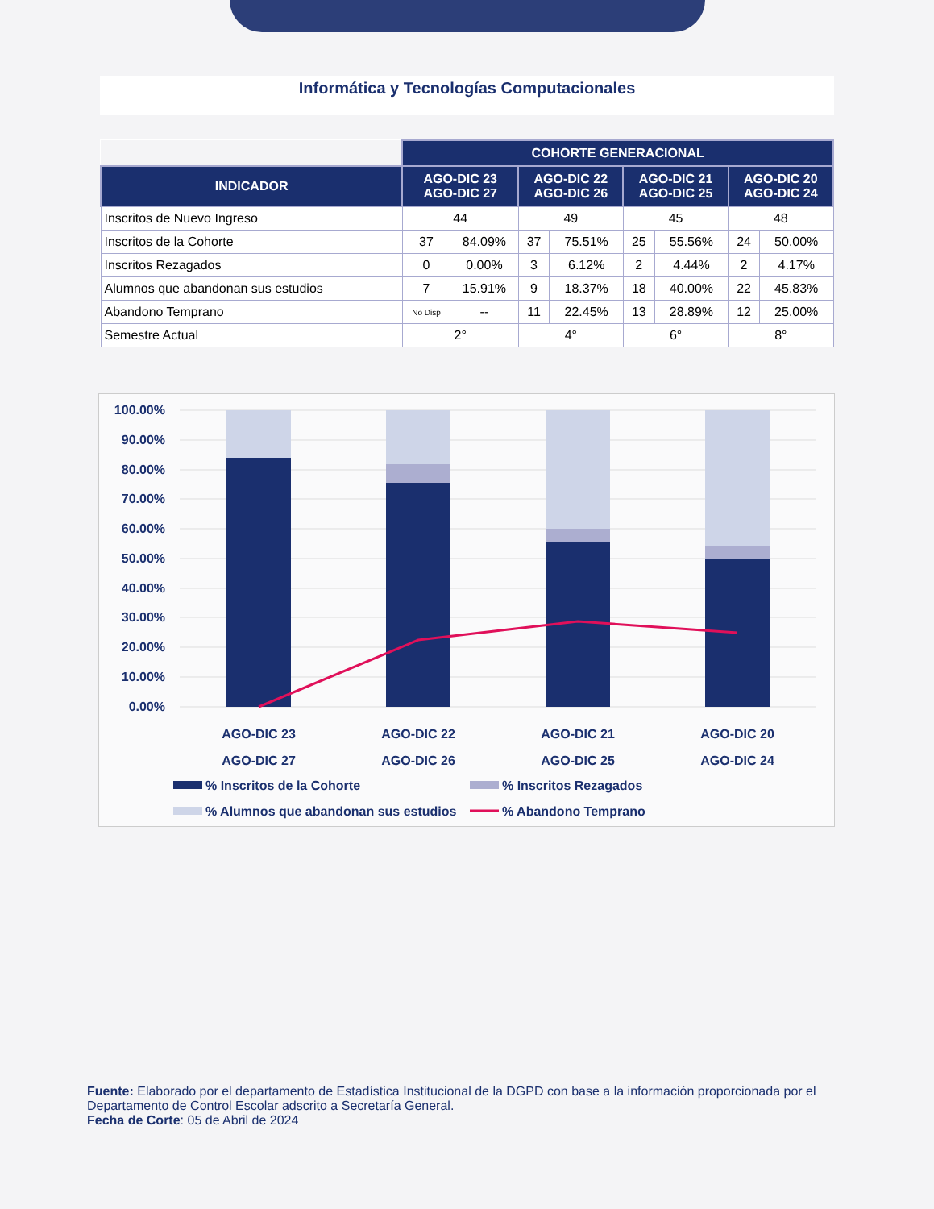Informática y Tecnologías Computacionales
| | COHORTE GENERACIONAL | | | | | | | |
| INDICADOR | AGO-DIC 23 AGO-DIC 27 | | AGO-DIC 22 AGO-DIC 26 | | AGO-DIC 21 AGO-DIC 25 | | AGO-DIC 20 AGO-DIC 24 | |
| Inscritos de Nuevo Ingreso | 44 | | 49 | | 45 | | 48 | |
| Inscritos de la Cohorte | 37 | 84.09% | 37 | 75.51% | 25 | 55.56% | 24 | 50.00% |
| Inscritos Rezagados | 0 | 0.00% | 3 | 6.12% | 2 | 4.44% | 2 | 4.17% |
| Alumnos que abandonan sus estudios | 7 | 15.91% | 9 | 18.37% | 18 | 40.00% | 22 | 45.83% |
| Abandono Temprano | No Disp | -- | 11 | 22.45% | 13 | 28.89% | 12 | 25.00% |
| Semestre Actual | 2° | | 4° | | 6° | | 8° | |
100.00%
90.00%
80.00%
70.00%
60.00%
50.00%
40.00%
30.00%
20.00%
10.00%
0.00%
AGO-DIC 23
AGO-DIC 27
AGO-DIC 22
AGO-DIC 26
AGO-DIC 21
AGO-DIC 25
AGO-DIC 20
AGO-DIC 24
% Inscritos de la Cohorte
% Inscritos Rezagados
% Alumnos que abandonan sus estudios
% Abandono Temprano
Fuente: Elaborado por el departamento de Estadística Institucional de la DGPD con base a la información proporcionada por el Departamento de Control Escolar adscrito a Secretaría General.
Fecha de Corte: 05 de Abril de 2024